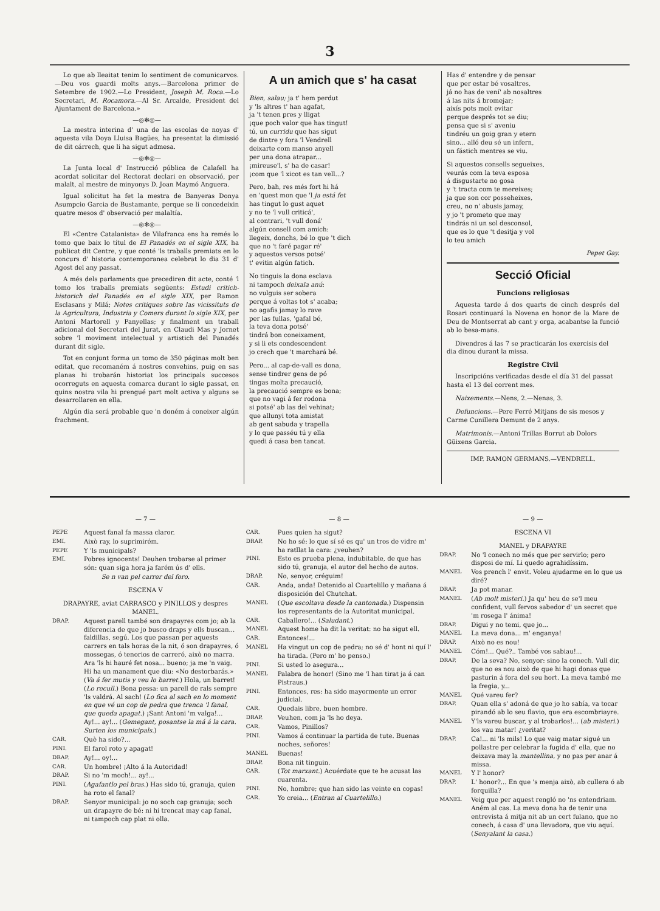3
Lo que ab lleaitat tenim lo sentiment de comunicarvos.—Deu vos guardi molts anys.—Barcelona primer de Setembre de 1902.—Lo President, Joseph M. Roca.—Lo Secretari, M. Rocamora.—Al Sr. Arcalde, President del Ajuntament de Barcelona.»
—◎✻◎—
La mestra interina d' una de las escolas de noyas d' aquesta vila Doya Lluisa Bagües, ha presentat la dimissió de dit cárrech, que li ha sigut admesa.
—◎✻◎—
La Junta local d' Instrucció pública de Calafell ha acordat solicitar del Rectorat declari en observació, per malalt, al mestre de minyonys D. Joan Maymó Anguera.
Igual solicitut ha fet la mestra de Banyeras Donya Asumpcio Garcia de Bustamante, perque se li concedeixin quatre mesos d' observació per malaltía.
—◎✻◎—
El «Centre Catalanista» de Vilafranca ens ha remés lo tomo que baix lo títul de El Panadés en el sigle XIX, ha publicat dit Centre, y que conté 'ls traballs premiats en lo concurs d' historia contemporanea celebrat lo dia 31 d' Agost del any passat.
A més dels parlaments que precediren dit acte, conté 'l tomo los traballs premiats següents: Estudi critich-historich del Panadés en el sigle XIX, per Ramon Esclasans y Milá; Notes critiques sobre las vicissituts de la Agricultura, Industria y Comers durant lo sigle XIX, per Antoni Martorell y Panyellas; y finalment un traball adicional del Secretari del Jurat, en Claudi Mas y Jornet sobre 'l moviment intelectual y artistich del Panadés durant dit sigle.
Tot en conjunt forma un tomo de 350 páginas molt ben editat, que recomaném á nostres convehins, puig en sas planas hi trobarán historiat los principals succesos ocorreguts en aquesta comarca durant lo sigle passat, en quins nostra vila hi prengué part molt activa y alguns se desarrollaren en ella.
Algún dia será probable que 'n doném á coneixer algún frachment.
A un amich que s' ha casat
Bien, salau; ja t' hem perdut
y 'ls altres t' han agafat,
ja 't tenen pres y lligat
¡que poch valor que has tingut!
tú, un curridu que has sigut
de dintre y fora 'l Vendrell
deixarte com manso anyell
per una dona atrapar...
¡mireuse'l, s' ha de casar!
¡com que 'l xicot es tan vell...?
Pero, bah, res més fort hi há
en 'quest mon que 'l ja está fet
has tingut lo gust aquet
y no te 'l vull criticá',
al contrari, 't vull doná'
algún consell com amich:
llegeix, donchs, bé lo que 't dich
que no 't faré pagar ré'
y aquestos versos potsé'
t' evitin algún fatich.
No tinguis la dona esclava
ni tampoch deixala anú:
no vulguis ser sobera
perque á voltas tot s' acaba;
no agafis jamay lo rave
per las fullas, 'gafal bé,
la teva dona potsé'
tindrá bon coneixament,
y si li ets condescendent
jo crech que 't marchará bé.
Pero... al cap-de-vall es dona,
sense tindrer gens de pó
tingas molta precaució,
la precaució sempre es bona;
que no vagi á fer rodona
si potsé' ab las del vehinat;
que allunyi tota amistat
ab gent sabuda y trapella
y lo que passéu tú y ella
quedi á casa ben tancat.
Has d' entendre y de pensar
que per estar bé vosaltres,
já no has de vení' ab nosaltres
á las nits á bromejar;
aixís pots molt evitar
perque després tot se diu;
pensa que si s' aveniu
tindréu un goig gran y etern
sino... alló deu sé un infern,
un fástich mentres se viu.
Si aquestos consells segueixes,
veurás com la teva esposa
á disgustarte no gosa
y 't tracta com te mereixes;
ja que son cor posseheixes,
creu, no n' abusis jamay,
y jo 't prometo que may
tindrás ni un sol desconsol,
que es lo que 't desitja y vol
lo teu amich
Pepet Gay.
Secció Oficial
Funcions religiosas
Aquesta tarde á dos quarts de cinch després del Rosari continuará la Novena en honor de la Mare de Deu de Montserrat ab cant y orga, acabantse la funció ab lo besa-mans.
Divendres á las 7 se practicarán los exercisis del dia dinou durant la missa.
Registre Civil
Inscripcións verificadas desde el día 31 del passat hasta el 13 del corrent mes.
Naixements.—Nens, 2.—Nenas, 3.
Defuncions.—Pere Ferré Mitjans de sis mesos y Carme Cunillera Demunt de 2 anys.
Matrimonis.—Antoni Trillas Borrut ab Dolors Güixens Garcia.
IMP. RAMON GERMANS.—VENDRELL.
— 7 —
PEPE Aquest fanal fa massa claror.
EMI. Això ray, lo suprimirém.
PEPE Y 'ls municipals?
EMI. Pobres ignocents! Deuhen trobarse al primer són: quan siga hora ja farém ús d' ells.
Se n van pel carrer del foro.
ESCENA V
DRAPAYRE, aviat CARRASCO y PINILLOS y despres MANEL.
DRAP. Aquest parell també son drapayres com jo; ab la diferencia de que jo busco draps y ells buscan... faldillas, segú. Los que passan per aquests carrers en tals horas de la nit, ó son drapayres, ó mossegas, ó tenorios de carreró, això no marra. Ara 'ls hi hauré fet nosa... bueno; ja me 'n vaig. Hi ha un manament que diu: «No destorbarás.» (Va á fer mutis y veu lo barret.) Hola, un barret! (Lo recull.) Bona pessa: un parell de rals sempre 'ls valdrá. Al sach! (Lo fica al sach en lo moment en que vé un cop de pedra que trenca 'l fanal, que queda apagat.) ¡Sant Antoni 'm valga!... Ay!... ay!... (Gemegant, posantse la má á la cara. Surten los municipals.)
CAR. Què ha sido?...
PINI. El farol roto y apagat!
DRAP. Ay!... oy!...
CAR. Un hombre! ¡Alto á la Autoridad!
DRAP. Si no 'm moch!... ay!...
PINI. (Agafantlo pel bras.) Has sido tú, granuja, quien ha roto el fanal?
DRAP. Senyor municipal: jo no soch cap granuja; soch un drapayre de bé: ni hi trencat may cap fanal, ni tampoch cap plat ni olla.
— 8 —
CAR. Pues quien ha sigut?
DRAP. No ho sé: lo que sí sé es qu' un tros de vidre m' ha ratllat la cara: ¿veuhen?
PINI. Esto es prueba plena, indubitable, de que has sido tú, granuja, el autor del hecho de autos.
DRAP. No, senyor, créguim!
CAR. Anda, anda! Detenido al Cuartelillo y mañana á disposición del Chutchat.
MANEL (Que escoltava desde la cantonada.) Dispensin los representants de la Autoritat municipal.
CAR. Caballero!... (Saludant.)
MANEL Aquest home ha dit la veritat: no ha sigut ell.
CAR. Entonces!...
MANEL Ha vingut un cop de pedra; no sé d' hont ni quí l' ha tirada. (Pero m' ho penso.)
PINI. Si usted lo asegura...
MANEL Palabra de honor! (Sino me 'l han tirat ja á can Pistraus.)
PINI. Entonces, res: ha sido mayormente un error judicial.
CAR. Quedais libre, buen hombre.
DRAP. Veuhen, com ja 'ls ho deya.
CAR. Vamos, Pinillos?
PINI. Vamos á continuar la partida de tute. Buenas noches, señores!
MANEL Buenas!
DRAP. Bona nit tinguin.
CAR. (Tot marxant.) Acuérdate que te he acusat las cuarenta.
PINI. No, hombre; que han sido las veinte en copas!
CAR. Yo creia... (Entran al Cuartelillo.)
— 9 —
ESCENA VI
MANEL y DRAPAYRE
DRAP. No 'l conech no més que per servirlo; pero disposi de mí. Li quedo agrahidíssim.
MANEL Vos prench l' envit. Voleu ajudarme en lo que us diré?
DRAP. Ja pot manar.
MANEL (Ab molt misteri.) Ja qu' heu de se'l meu confident, vull fervos sabedor d' un secret que 'm rosega l' ánima!
DRAP. Digui y no temi, que jo...
MANEL La meva dona... m' enganya!
DRAP. Això no es nou!
MANEL Cóm!... Qué?.. També vos sabiau!...
DRAP. De la seva? No, senyor: sino la conech. Vull dir, que no es nou això de que hi hagi donas que pasturin á fora del seu hort. La meva també me la fregia, y...
MANEL Qué vareu fer?
DRAP. Quan ella s' adoná de que jo ho sabía, va tocar pirandó ab lo seu flavio, que era escombriayre.
MANEL Y'ls vareu buscar, y al trobarlos!... (ab misteri.) los vau matar! ¿veritat?
DRAP. Ca!... ni 'ls mils! Lo que vaig matar sigué un pollastre per celebrar la fugida d' ella, que no deixava may la mantellina, y no pas per anar á missa.
MANEL Y l' honor?
DRAP. L' honor?... En que 's menja això, ab cullera ó ab forquilla?
MANEL Veig que per aquest rengló no 'ns entendriam. Aném al cas. La meva dona ha de tenir una entrevista á mitja nit ab un cert fulano, que no conech, á casa d' una llevadora, que viu aquí. (Senyalant la casa.)